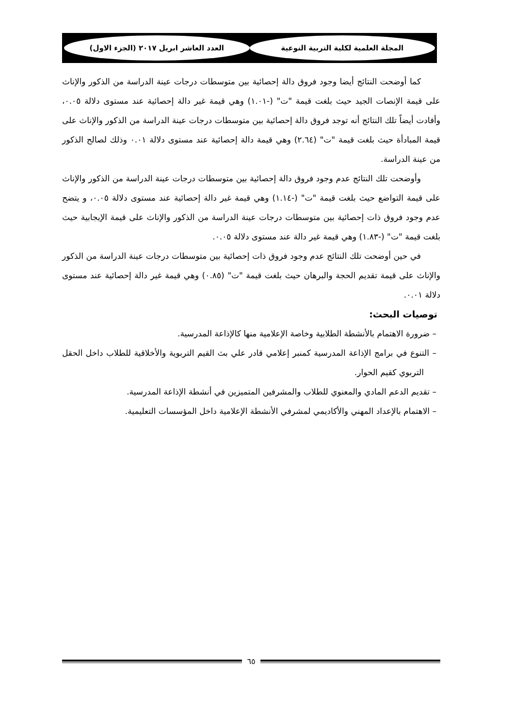المجلة العلمية لكلية التربية النوعية العدد العاشر ابريل ٢٠١٧ (الجزء الاول)
كما أوضحت النتائج أيضا وجود فروق دالة إحصائية بين متوسطات درجات عينة الدراسة من الذكور والإناث على قيمة الإنصات الجيد حيث بلغت قيمة "ت" (-١.٠١) وهي قيمة غير دالة إحصائية عند مستوى دلالة ٠.٠٥، وأفادت أيضاً تلك النتائج أنه توجد فروق دالة إحصائية بين متوسطات درجات عينة الدراسة من الذكور والإناث على قيمة المبادأة حيث بلغت قيمة "ت" (٢.٦٤) وهي قيمة دالة إحصائية عند مستوى دلالة ٠.٠١ وذلك لصالح الذكور من عينة الدراسة.
وأوضحت تلك النتائج عدم وجود فروق دالة إحصائية بين متوسطات درجات عينة الدراسة من الذكور والإناث على قيمة التواضع حيث بلغت قيمة "ت" (-١.١٤) وهي قيمة غير دالة إحصائية عند مستوى دلالة ٠.٠٥، و يتضح عدم وجود فروق ذات إحصائية بين متوسطات درجات عينة الدراسة من الذكور والإناث على قيمة الإيجابية حيث بلغت قيمة "ت" (-١.٨٣) وهي قيمة غير دالة عند مستوى دلالة ٠.٠٥.
في حين أوضحت تلك النتائج عدم وجود فروق ذات إحصائية بين متوسطات درجات عينة الدراسة من الذكور والإناث على قيمة تقديم الحجة والبرهان حيث بلغت قيمة "ت" (٠.٨٥) وهي قيمة غير دالة إحصائية عند مستوى دلالة ٠.٠١.
توصيات البحث:
– ضرورة الاهتمام بالأنشطة الطلابية وخاصة الإعلامية منها كالإذاعة المدرسية.
– التنوع في برامج الإذاعة المدرسية كمنبر إعلامي قادر علي بث القيم التربوية والأخلاقية للطلاب داخل الحقل التربوي كقيم الحوار.
– تقديم الدعم المادي والمعنوي للطلاب والمشرفين المتميزين في أنشطة الإذاعة المدرسية.
– الاهتمام بالإعداد المهني والأكاديمي لمشرفي الأنشطة الإعلامية داخل المؤسسات التعليمية.
٦٥